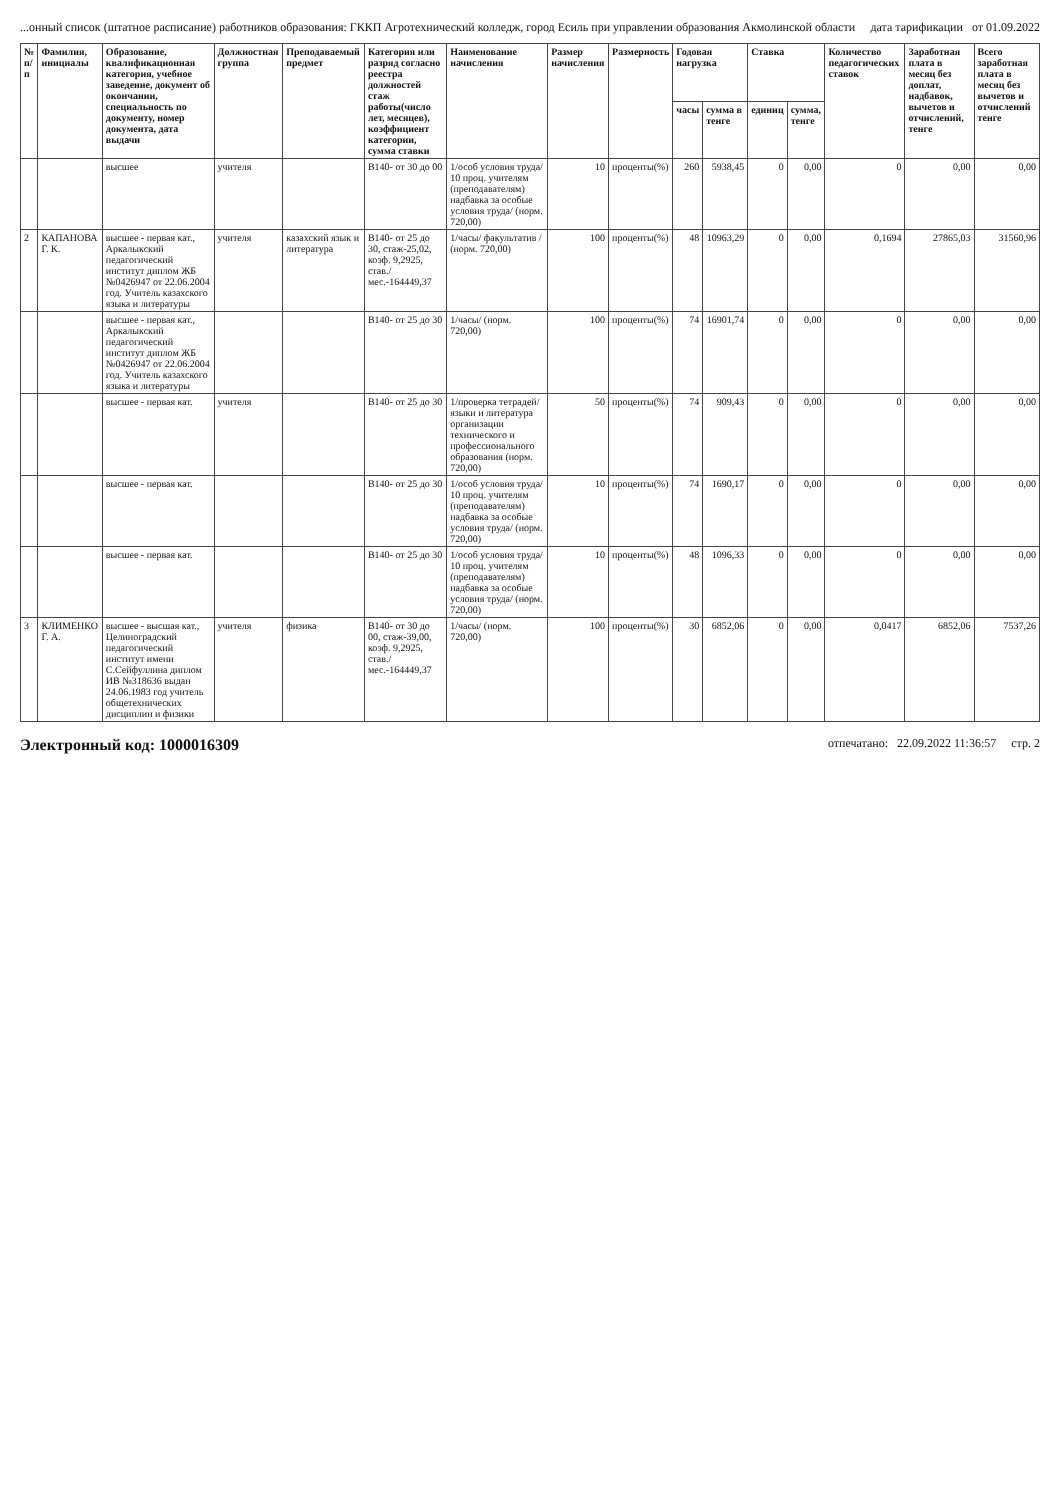...онный список (штатное расписание) работников образования: ГККП Агротехнический колледж, город Есиль при управлении образования Акмолинской области дата тарификации от 01.09.2022
| № п/п | Фамилия, инициалы | Образование, квалификационная категория, учебное заведение, документ об окончании, специальность по документу, номер документа, дата выдачи | Должностная группа | Преподаваемый предмет | Категория или разряд согласно реестра должностей стаж работы(число лет, месяцев), коэффициент категории, сумма ставки | Наименование начисления | Размер начисления | Размерность | Годовая нагрузка | | Ставка | | Количество педагогических ставок | Заработная плата в месяц без доплат, надбавок, вычетов и отчислений, тенге | Всего заработная плата в месяц без вычетов и отчислений тенге |
| --- | --- | --- | --- | --- | --- | --- | --- | --- | --- | --- | --- | --- | --- | --- | --- |
| | | | | | | | | | часы | сумма в тенге | единиц | сумма, тенге | | | |
| | | высшее | учителя | | В140- от 30 до 00 | 1/особ условия труда/ 10 проц. учителям (преподавателям) надбавка за особые условия труда/ (норм. 720,00) | 10 | проценты(%) | 260 | 5938,45 | 0 | 0,00 | 0 | 0,00 | 0,00 |
| 2 | КАПАНОВА Г. К. | высшее - первая кат., Аркалыкский педагогический институт диплом ЖБ №0426947 от 22.06.2004 год. Учитель казахского языка и литературы | учителя | казахский язык и литература | В140- от 25 до 30, стаж-25,02, коэф. 9,2925, став./мес.-164449,37 | 1/часы/ факультатив / (норм. 720,00) | 100 | проценты(%) | 48 | 10963,29 | 0 | 0,00 | 0,1694 | 27865,03 | 31560,96 |
| | | высшее - первая кат., Аркалыкский педагогический институт диплом ЖБ №0426947 от 22.06.2004 год. Учитель казахского языка и литературы | | | В140- от 25 до 30 | 1/часы/ (норм. 720,00) | 100 | проценты(%) | 74 | 16901,74 | 0 | 0,00 | 0 | 0,00 | 0,00 |
| | | высшее - первая кат. | учителя | | В140- от 25 до 30 | 1/проверка тетрадей/ языки и литература организации технического и профессионального образования (норм. 720,00) | 50 | проценты(%) | 74 | 909,43 | 0 | 0,00 | 0 | 0,00 | 0,00 |
| | | высшее - первая кат. | | | В140- от 25 до 30 | 1/особ условия труда/ 10 проц. учителям (преподавателям) надбавка за особые условия труда/ (норм. 720,00) | 10 | проценты(%) | 74 | 1690,17 | 0 | 0,00 | 0 | 0,00 | 0,00 |
| | | высшее - первая кат. | | | В140- от 25 до 30 | 1/особ условия труда/ 10 проц. учителям (преподавателям) надбавка за особые условия труда/ (норм. 720,00) | 10 | проценты(%) | 48 | 1096,33 | 0 | 0,00 | 0 | 0,00 | 0,00 |
| 3 | КЛИМЕНКО Г. А. | высшее - высшая кат., Целиноградский педагогический институт имени С.Сейфуллина диплом ИВ №318636 выдан 24.06.1983 год учитель общетехнических дисциплин и физики | учителя | физика | В140- от 30 до 00, стаж-39,00, коэф. 9,2925, став./мес.-164449,37 | 1/часы/ (норм. 720,00) | 100 | проценты(%) | 30 | 6852,06 | 0 | 0,00 | 0,0417 | 6852,06 | 7537,26 |
Электронный код: 1000016309 отпечатано: 22.09.2022 11:36:57 стр. 2